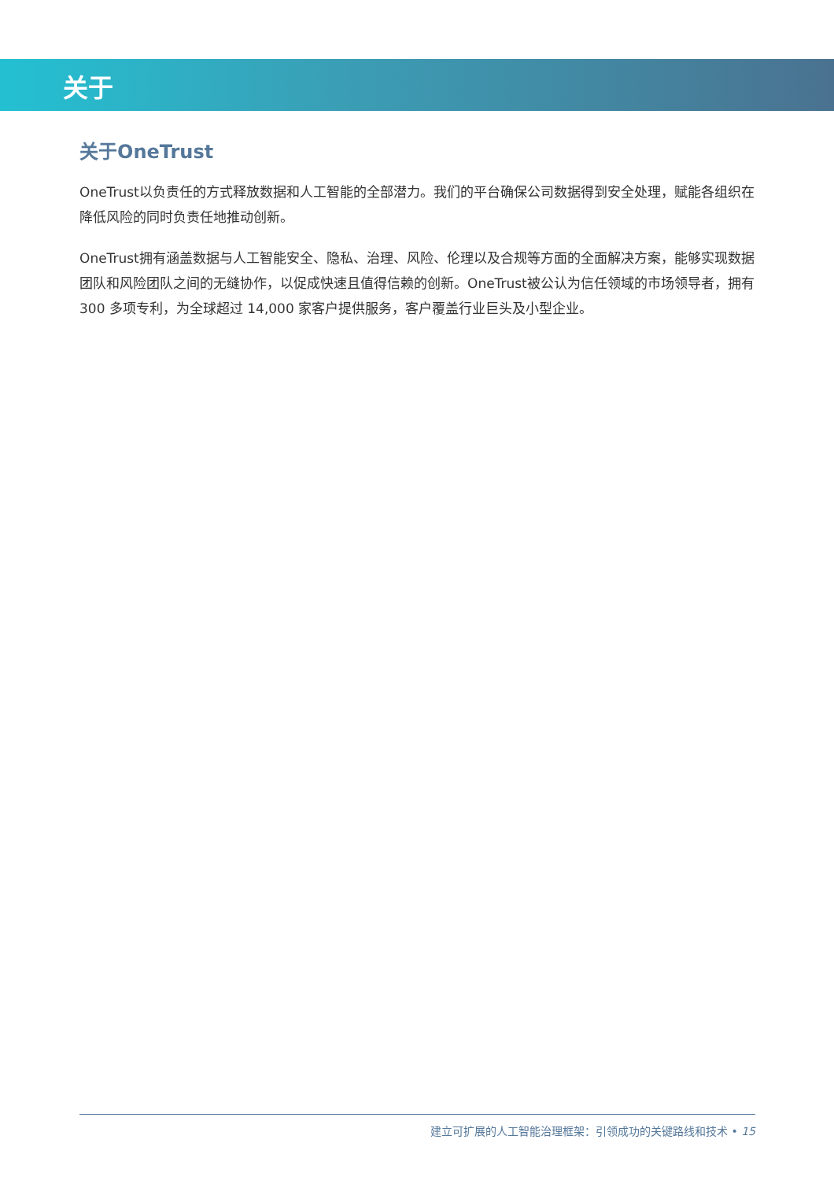关于
关于OneTrust
OneTrust以负责任的方式释放数据和人工智能的全部潜力。我们的平台确保公司数据得到安全处理，赋能各组织在降低风险的同时负责任地推动创新。
OneTrust拥有涵盖数据与人工智能安全、隐私、治理、风险、伦理以及合规等方面的全面解决方案，能够实现数据团队和风险团队之间的无缝协作，以促成快速且值得信赖的创新。OneTrust被公认为信任领域的市场领导者，拥有 300 多项专利，为全球超过 14,000 家客户提供服务，客户覆盖行业巨头及小型企业。
建立可扩展的人工智能治理框架：引领成功的关键路线和技术 • 15